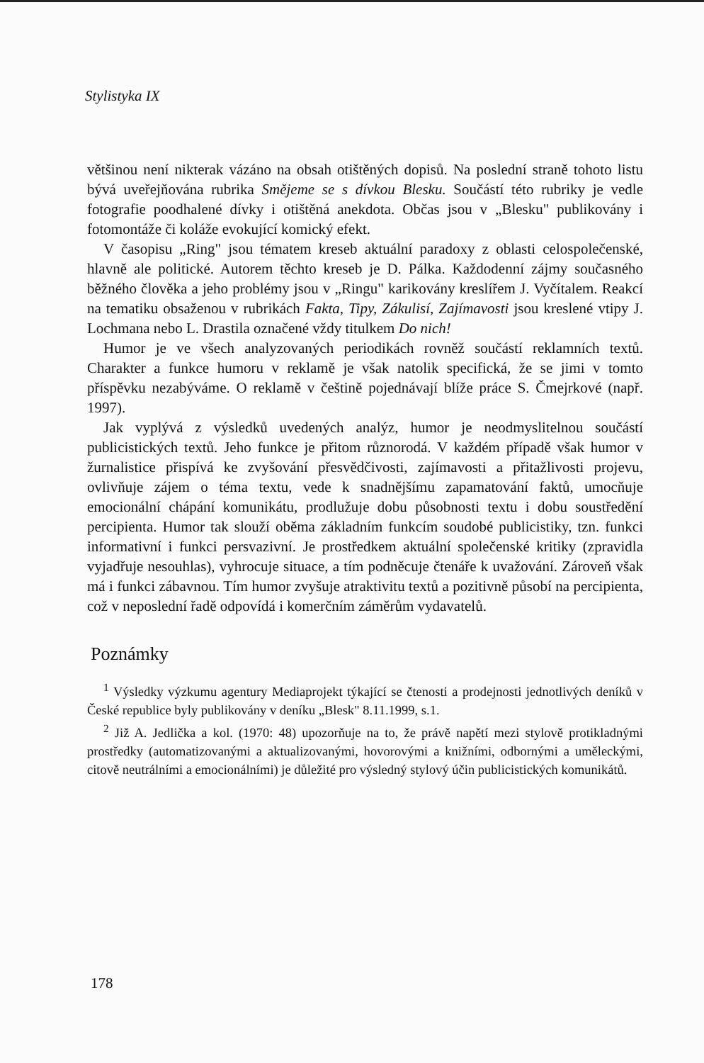Stylistyka IX
většinou není nikterak vázáno na obsah otištěných dopisů. Na poslední straně tohoto listu bývá uveřejňována rubrika Smějeme se s dívkou Blesku. Součástí této rubriky je vedle fotografie poodhalené dívky i otištěná anekdota. Občas jsou v „Blesku" publikovány i fotomontáže či koláže evokující komický efekt.
V časopisu „Ring" jsou tématem kreseb aktuální paradoxy z oblasti celospolečenské, hlavně ale politické. Autorem těchto kreseb je D. Pálka. Každodenní zájmy současného běžného člověka a jeho problémy jsou v „Ringu" karikovány kreslířem J. Vyčítalem. Reakcí na tematiku obsaženou v rubrikách Fakta, Tipy, Zákulisí, Zajímavosti jsou kreslené vtipy J. Lochmana nebo L. Drastila označené vždy titulkem Do nich!
Humor je ve všech analyzovaných periodikách rovněž součástí reklamních textů. Charakter a funkce humoru v reklamě je však natolik specifická, že se jimi v tomto příspěvku nezabýváme. O reklamě v češtině pojednávají blíže práce S. Čmejrkové (např. 1997).
Jak vyplývá z výsledků uvedených analýz, humor je neodmyslitelnou součástí publicistických textů. Jeho funkce je přitom různorodá. V každém případě však humor v žurnalistice přispívá ke zvyšování přesvědčivosti, zajímavosti a přitažlivosti projevu, ovlivňuje zájem o téma textu, vede k snadnějšímu zapamatování faktů, umocňuje emocionální chápání komunikátu, prodlužuje dobu působnosti textu i dobu soustředění percipienta. Humor tak slouží oběma základním funkcím soudobé publicistiky, tzn. funkci informativní i funkci persvazivní. Je prostředkem aktuální společenské kritiky (zpravidla vyjadřuje nesouhlas), vyhrocuje situace, a tím podněcuje čtenáře k uvažování. Zároveň však má i funkci zábavnou. Tím humor zvyšuje atraktivitu textů a pozitivně působí na percipienta, což v neposlední řadě odpovídá i komerčním záměrům vydavatelů.
Poznámky
<sup>1</sup> Výsledky výzkumu agentury Mediaprojekt týkající se čtenosti a prodejnosti jednotlivých deníků v České republice byly publikovány v deníku „Blesk" 8.11.1999, s.1.
<sup>2</sup> Již A. Jedlička a kol. (1970: 48) upozorňuje na to, že právě napětí mezi stylově protikladnými prostředky (automatizovanými a aktualizovanými, hovorovými a knižními, odbornými a uměleckými, citově neutrálními a emocionálními) je důležité pro výsledný stylový účin publicistických komunikátů.
178